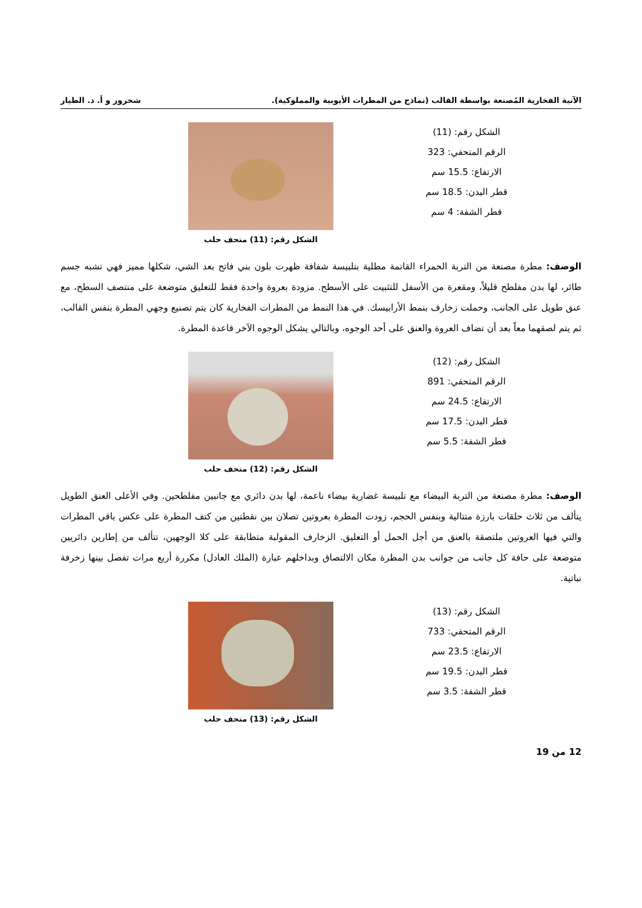الآنية الفخارية المُصنعة بواسطة القالب (نماذج من المطرات الأيوبية والمملوكية). شحرور و أ. د. الطيار
الشكل رقم: (11)
الرقم المتحفي: 323
الارتفاع: 15.5 سم
قطر البدن: 18.5 سم
قطر الشفة: 4 سم
الشكل رقم: (11) متحف حلب
الوصف: مطرة مصنعة من التربة الحمراء القاتمة مطلية بتلبيسة شفافة ظهرت بلون بني فاتح بعد الشي، شكلها مميز فهي تشبه جسم طائر، لها بدن مفلطح قليلاً، ومقعرة من الأسفل للتثبيت على الأسطح. مزودة بعروة واحدة فقط للتعليق متوضعة على منتصف السطح، مع عنق طويل على الجانب، وحملت زخارف بنمط الأرابيسك. في هذا النمط من المطرات الفخارية كان يتم تصنيع وجهي المطرة بنفس القالب، ثم يتم لصقهما معاً بعد أن تضاف العروة والعنق على أحد الوجوه، وبالتالي يشكل الوجوه الآخر قاعدة المطرة.
الشكل رقم: (12)
الرقم المتحفي: 891
الارتفاع: 24.5 سم
قطر البدن: 17.5 سم
قطر الشفة: 5.5 سم
الشكل رقم: (12) متحف حلب
الوصف: مطرة مصنعة من التربة البيضاء مع تلبيسة غضارية بيضاء ناعمة، لها بدن دائري مع جانبين مفلطحين. وفي الأعلى العنق الطويل يتألف من ثلاث حلقات بارزة متتالية وبنفس الحجم، زودت المطرة بعروتين تصلان بين نقطتين من كتف المطرة على عكس باقي المطرات والتي فيها العروتين ملتصقة بالعنق من أجل الحمل أو التعليق. الزخارف المقولبة متطابقة على كلا الوجهين، تتألف من إطارين دائريين متوضعة على حافة كل جانب من جوانب بدن المطرة مكان الالتصاق وبداخلهم عبارة (الملك العادل) مكررة أربع مرات تفصل بينها زخرفة نباتية.
الشكل رقم: (13)
الرقم المتحفي: 733
الارتفاع: 23.5 سم
قطر البدن: 19.5 سم
قطر الشفة: 3.5 سم
الشكل رقم: (13) متحف حلب
12 من 19